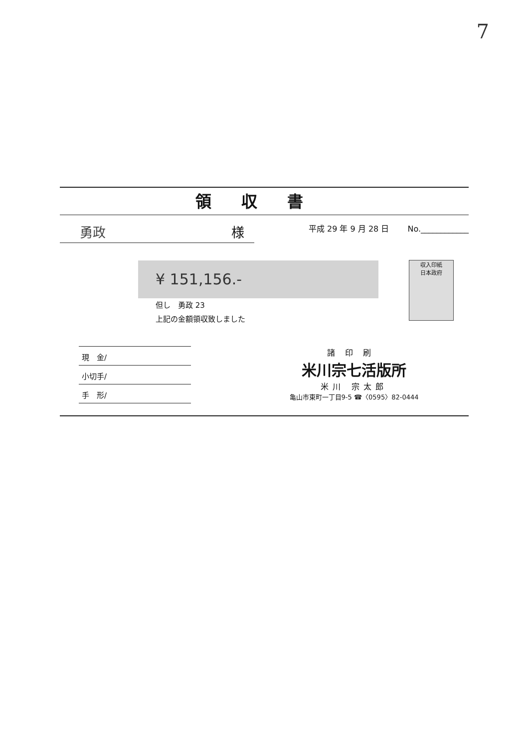7
領収書
勇政 様
平成 29 年 9 月 28 日 　　No.____________
収入印紙
日本政府
¥ 151,156.-
但し　勇政 23
上記の金額領収致しました
現　金/
小切手/
手　形/
諸印刷
米川宗七活版所
米川 宗太郎
亀山市東町一丁目9-5 ☎〈0595〉82-0444